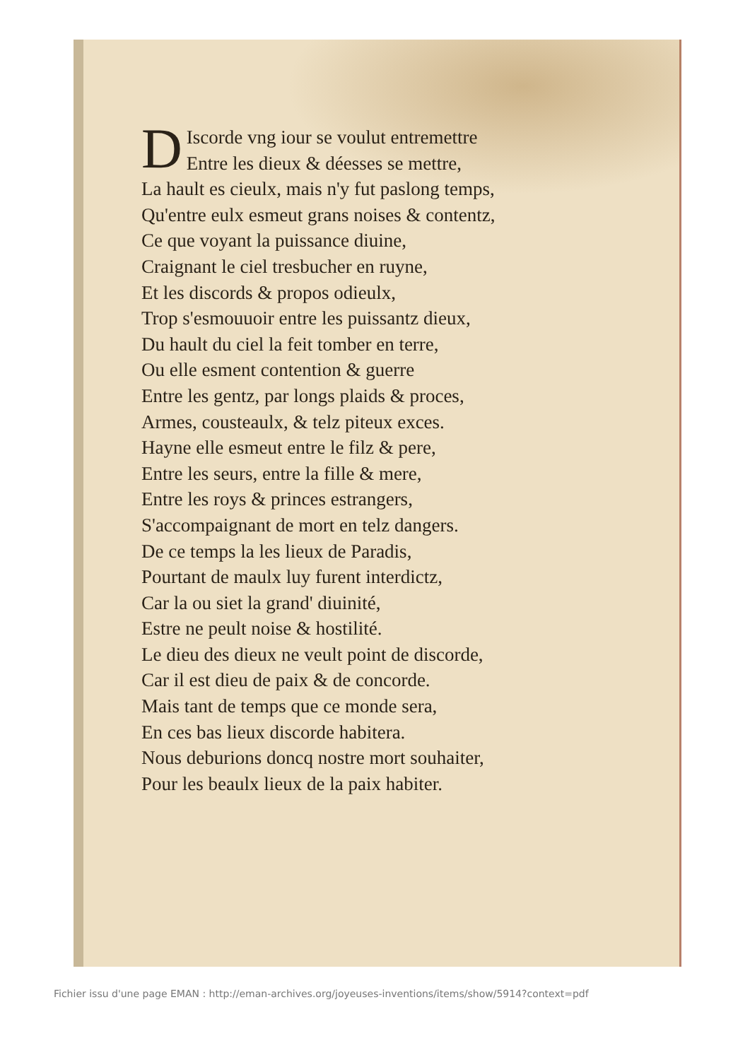DIscorde vng iour se voulut entremettre
Entre les dieux & déesses se mettre,
La hault es cieulx, mais n'y fut paslong temps,
Qu'entre eulx esmeut grans noises & contentz,
Ce que voyant la puissance diuine,
Craignant le ciel tresbucher en ruyne,
Et les discords & propos odieulx,
Trop s'esmouuoir entre les puissantz dieux,
Du hault du ciel la feit tomber en terre,
Ou elle esment contention & guerre
Entre les gentz, par longs plaids & proces,
Armes, cousteaulx, & telz piteux exces.
Hayne elle esmeut entre le filz & pere,
Entre les seurs, entre la fille & mere,
Entre les roys & princes estrangers,
S'accompaignant de mort en telz dangers.
De ce temps la les lieux de Paradis,
Pourtant de maulx luy furent interdictz,
Car la ou siet la grand' diuinité,
Estre ne peult noise & hostilité.
Le dieu des dieux ne veult point de discorde,
Car il est dieu de paix & de concorde.
Mais tant de temps que ce monde sera,
En ces bas lieux discorde habitera.
Nous deburions doncq nostre mort souhaiter,
Pour les beaulx lieux de la paix habiter.
Fichier issu d'une page EMAN : http://eman-archives.org/joyeuses-inventions/items/show/5914?context=pdf